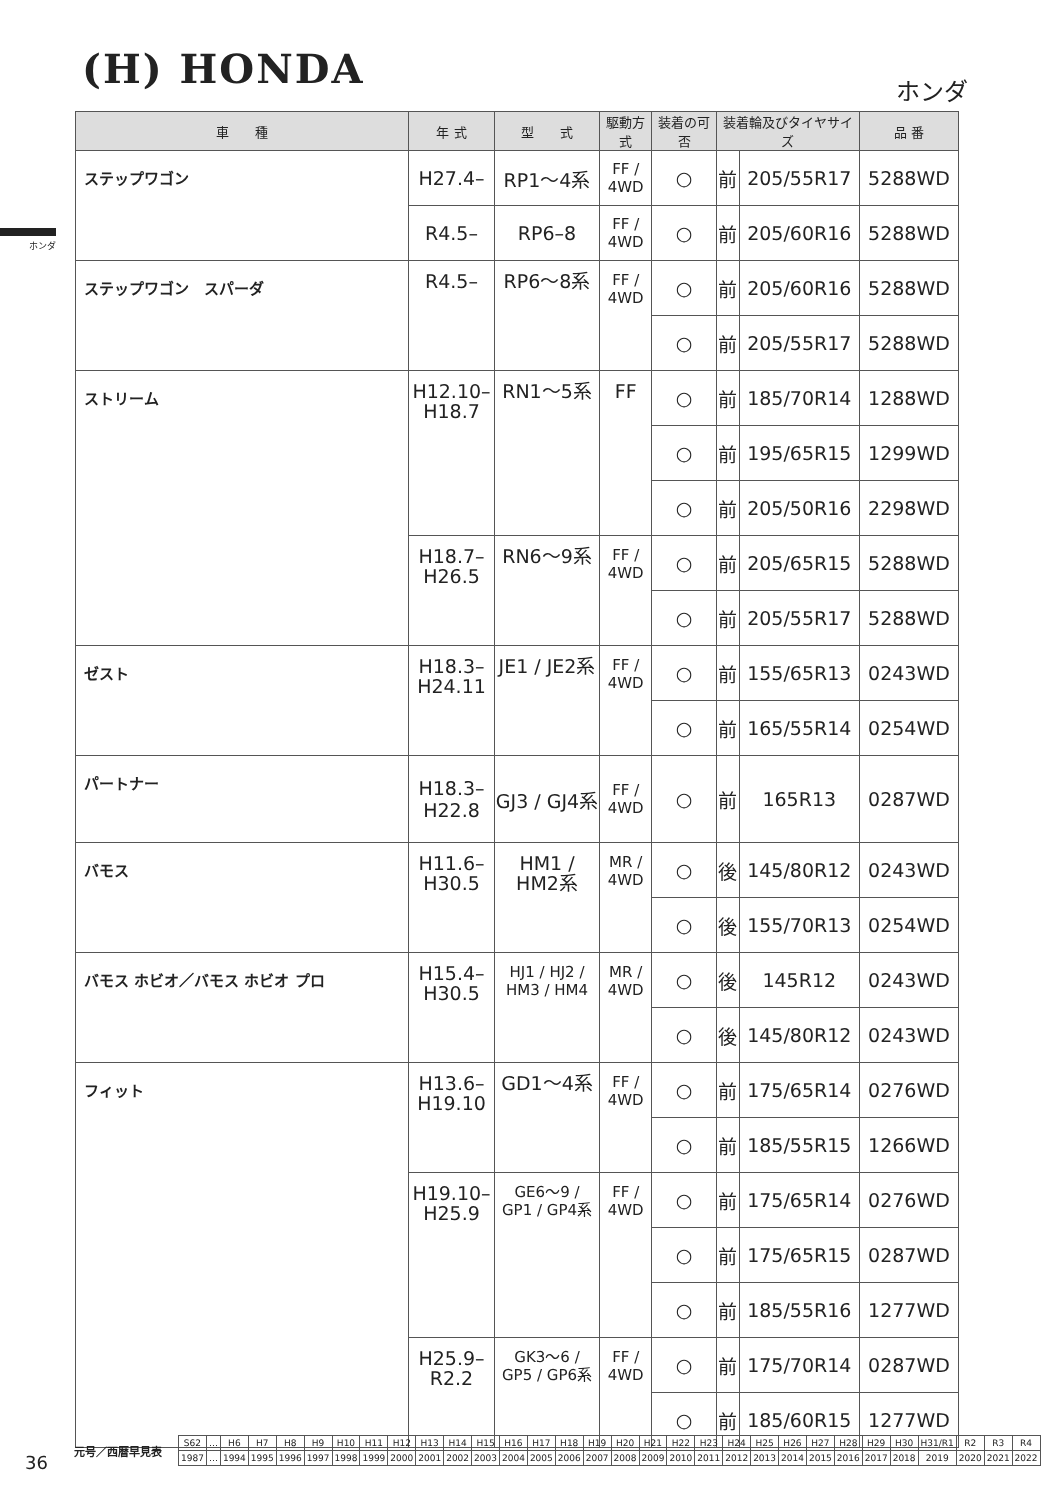(H) HONDA ホンダ
ホンダ
| 車 種 | 年 式 | 型 式 | 駆動方式 | 装着の可否 | 装着輪及びタイヤサイズ | | 品 番 |
| --- | --- | --- | --- | --- | --- | --- | --- |
| ステップワゴン | H27.4– | RP1〜4系 | FF / 4WD | ○ | 前 | 205/55R17 | 5288WD |
| | R4.5– | RP6–8 | FF / 4WD | ○ | 前 | 205/60R16 | 5288WD |
| ステップワゴン スパーダ | R4.5– | RP6〜8系 | FF / 4WD | ○ | 前 | 205/60R16 | 5288WD |
| | | | | ○ | 前 | 205/55R17 | 5288WD |
| ストリーム | H12.10– H18.7 | RN1〜5系 | FF | ○ | 前 | 185/70R14 | 1288WD |
| | | | | ○ | 前 | 195/65R15 | 1299WD |
| | | | | ○ | 前 | 205/50R16 | 2298WD |
| | H18.7– H26.5 | RN6〜9系 | FF / 4WD | ○ | 前 | 205/65R15 | 5288WD |
| | | | | ○ | 前 | 205/55R17 | 5288WD |
| ゼスト | H18.3– H24.11 | JE1 / JE2系 | FF / 4WD | ○ | 前 | 155/65R13 | 0243WD |
| | | | | ○ | 前 | 165/55R14 | 0254WD |
| パートナー | H18.3– H22.8 | GJ3 / GJ4系 | FF / 4WD | ○ | 前 | 165R13 | 0287WD |
| バモス | H11.6– H30.5 | HM1 / HM2系 | MR / 4WD | ○ | 後 | 145/80R12 | 0243WD |
| | | | | ○ | 後 | 155/70R13 | 0254WD |
| バモス ホビオ／バモス ホビオ プロ | H15.4– H30.5 | HJ1 / HJ2 / HM3 / HM4 | MR / 4WD | ○ | 後 | 145R12 | 0243WD |
| | | | | ○ | 後 | 145/80R12 | 0243WD |
| フィット | H13.6– H19.10 | GD1〜4系 | FF / 4WD | ○ | 前 | 175/65R14 | 0276WD |
| | | | | ○ | 前 | 185/55R15 | 1266WD |
| | H19.10– H25.9 | GE6〜9 / GP1 / GP4系 | FF / 4WD | ○ | 前 | 175/65R14 | 0276WD |
| | | | | ○ | 前 | 175/65R15 | 0287WD |
| | | | | ○ | 前 | 185/55R16 | 1277WD |
| | H25.9– R2.2 | GK3〜6 / GP5 / GP6系 | FF / 4WD | ○ | 前 | 175/70R14 | 0287WD |
| | | | | ○ | 前 | 185/60R15 | 1277WD |
36
元号／西暦早見表
| S62 | … | H6 | H7 | H8 | H9 | H10 | H11 | H12 | H13 | H14 | H15 | H16 | H17 | H18 | H19 | H20 | H21 | H22 | H23 | H24 | H25 | H26 | H27 | H28 | H29 | H30 | H31/R1 | R2 | R3 | R4 |
| 1987 | … | 1994 | 1995 | 1996 | 1997 | 1998 | 1999 | 2000 | 2001 | 2002 | 2003 | 2004 | 2005 | 2006 | 2007 | 2008 | 2009 | 2010 | 2011 | 2012 | 2013 | 2014 | 2015 | 2016 | 2017 | 2018 | 2019 | 2020 | 2021 | 2022 |